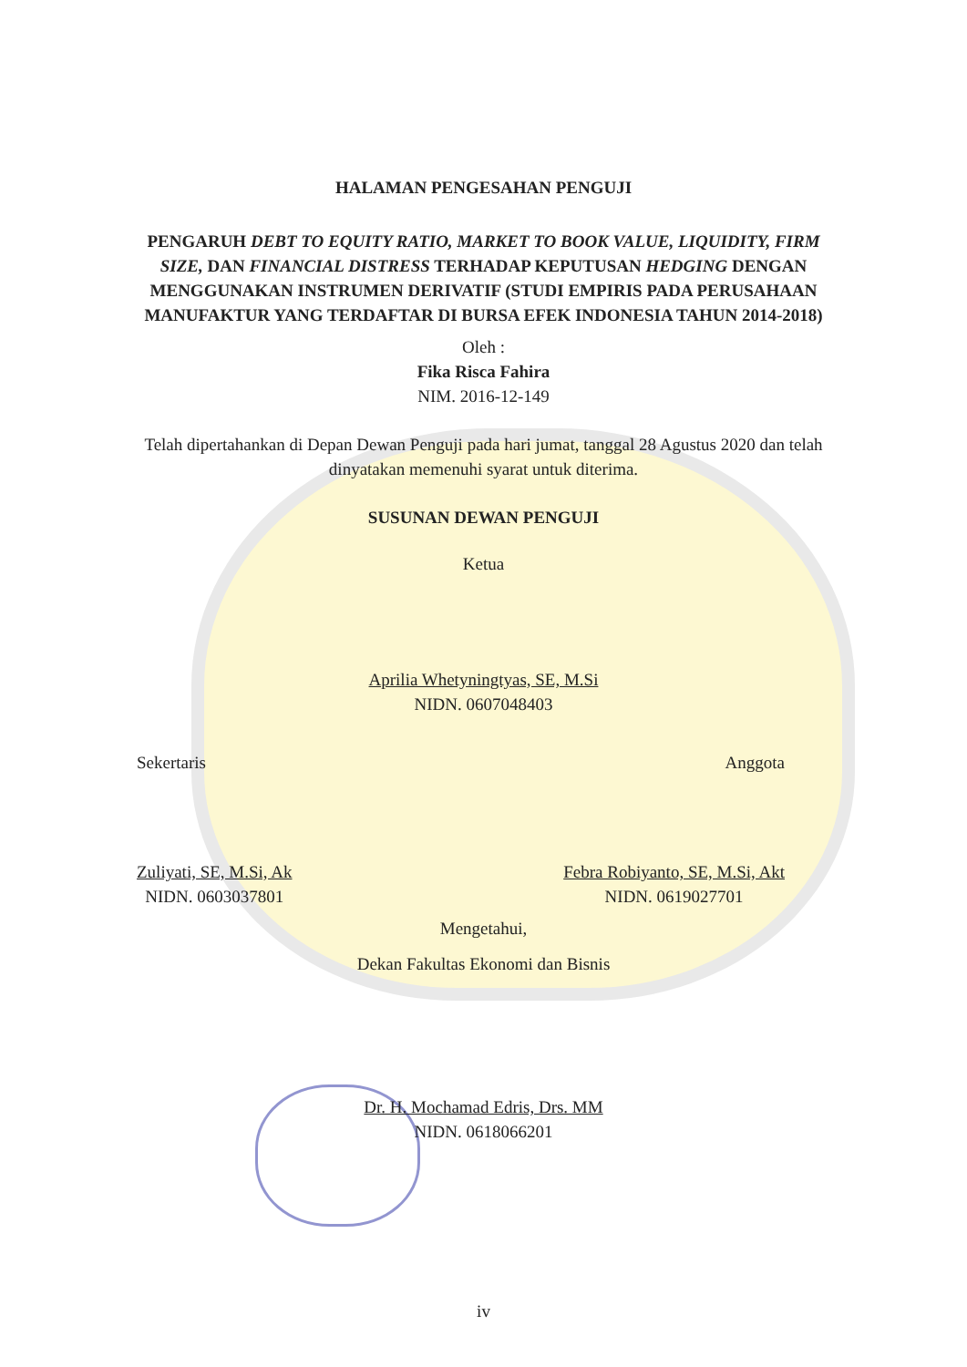HALAMAN PENGESAHAN PENGUJI
PENGARUH DEBT TO EQUITY RATIO, MARKET TO BOOK VALUE, LIQUIDITY, FIRM SIZE, DAN FINANCIAL DISTRESS TERHADAP KEPUTUSAN HEDGING DENGAN MENGGUNAKAN INSTRUMEN DERIVATIF (STUDI EMPIRIS PADA PERUSAHAAN MANUFAKTUR YANG TERDAFTAR DI BURSA EFEK INDONESIA TAHUN 2014-2018)
Oleh :
Fika Risca Fahira
NIM. 2016-12-149
Telah dipertahankan di Depan Dewan Penguji pada hari jumat, tanggal 28 Agustus 2020 dan telah dinyatakan memenuhi syarat untuk diterima.
SUSUNAN DEWAN PENGUJI
Ketua
Aprilia Whetyningtyas, SE, M.Si
NIDN. 0607048403
Sekertaris Anggota
Zuliyati, SE, M.Si, Ak
NIDN. 0603037801
Febra Robiyanto, SE, M.Si, Akt
NIDN. 0619027701
Mengetahui,
Dekan Fakultas Ekonomi dan Bisnis
Dr. H. Mochamad Edris, Drs. MM
NIDN. 0618066201
iv